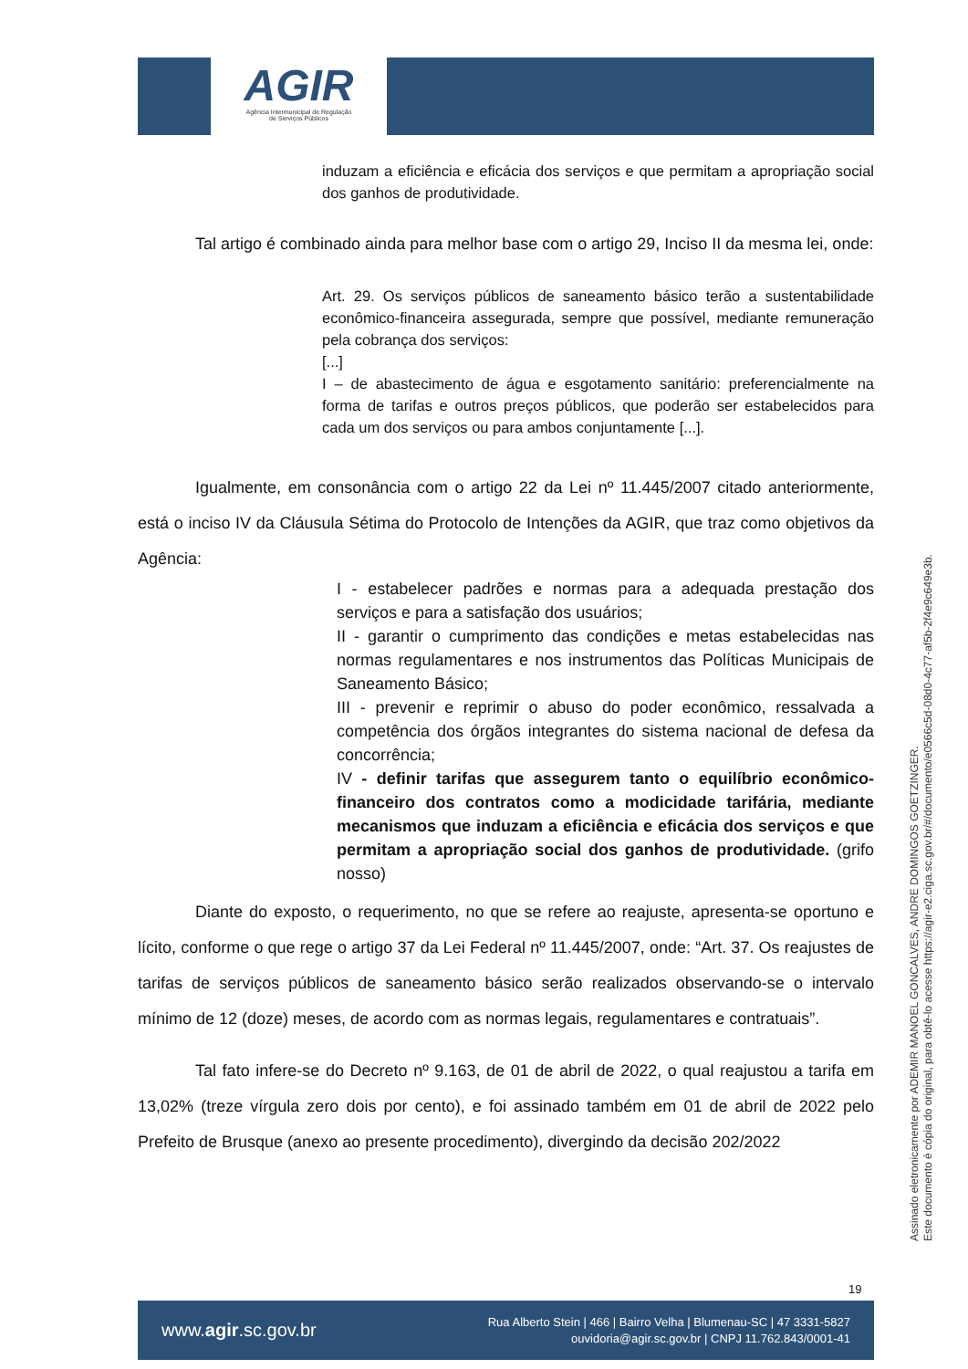AGIR
Agência Intermunicipal de Regulação
de Serviços Públicos
induzam a eficiência e eficácia dos serviços e que permitam a apropriação social dos ganhos de produtividade.
Tal artigo é combinado ainda para melhor base com o artigo 29, Inciso II da mesma lei, onde:
Art. 29. Os serviços públicos de saneamento básico terão a sustentabilidade econômico-financeira assegurada, sempre que possível, mediante remuneração pela cobrança dos serviços:
[...]
I – de abastecimento de água e esgotamento sanitário: preferencialmente na forma de tarifas e outros preços públicos, que poderão ser estabelecidos para cada um dos serviços ou para ambos conjuntamente [...].
Igualmente, em consonância com o artigo 22 da Lei nº 11.445/2007 citado anteriormente, está o inciso IV da Cláusula Sétima do Protocolo de Intenções da AGIR, que traz como objetivos da Agência:
I - estabelecer padrões e normas para a adequada prestação dos serviços e para a satisfação dos usuários;
II - garantir o cumprimento das condições e metas estabelecidas nas normas regulamentares e nos instrumentos das Políticas Municipais de Saneamento Básico;
III - prevenir e reprimir o abuso do poder econômico, ressalvada a competência dos órgãos integrantes do sistema nacional de defesa da concorrência;
IV - definir tarifas que assegurem tanto o equilíbrio econômico-financeiro dos contratos como a modicidade tarifária, mediante mecanismos que induzam a eficiência e eficácia dos serviços e que permitam a apropriação social dos ganhos de produtividade. (grifo nosso)
Diante do exposto, o requerimento, no que se refere ao reajuste, apresenta-se oportuno e lícito, conforme o que rege o artigo 37 da Lei Federal nº 11.445/2007, onde: “Art. 37. Os reajustes de tarifas de serviços públicos de saneamento básico serão realizados observando-se o intervalo mínimo de 12 (doze) meses, de acordo com as normas legais, regulamentares e contratuais”.
Tal fato infere-se do Decreto nº 9.163, de 01 de abril de 2022, o qual reajustou a tarifa em 13,02% (treze vírgula zero dois por cento), e foi assinado também em 01 de abril de 2022 pelo Prefeito de Brusque (anexo ao presente procedimento), divergindo da decisão 202/2022
Assinado eletronicamente por ADEMIR MANOEL GONCALVES, ANDRE DOMINGOS GOETZINGER.
Este documento é cópia do original, para obtê-lo acesse https://agir-e2.ciga.sc.gov.br/#/documento/e0566c5d-08d0-4c77-af5b-2f4e9c649e3b.
19
www.agir.sc.gov.br
Rua Alberto Stein | 466 | Bairro Velha | Blumenau-SC | 47 3331-5827
ouvidoria@agir.sc.gov.br | CNPJ 11.762.843/0001-41